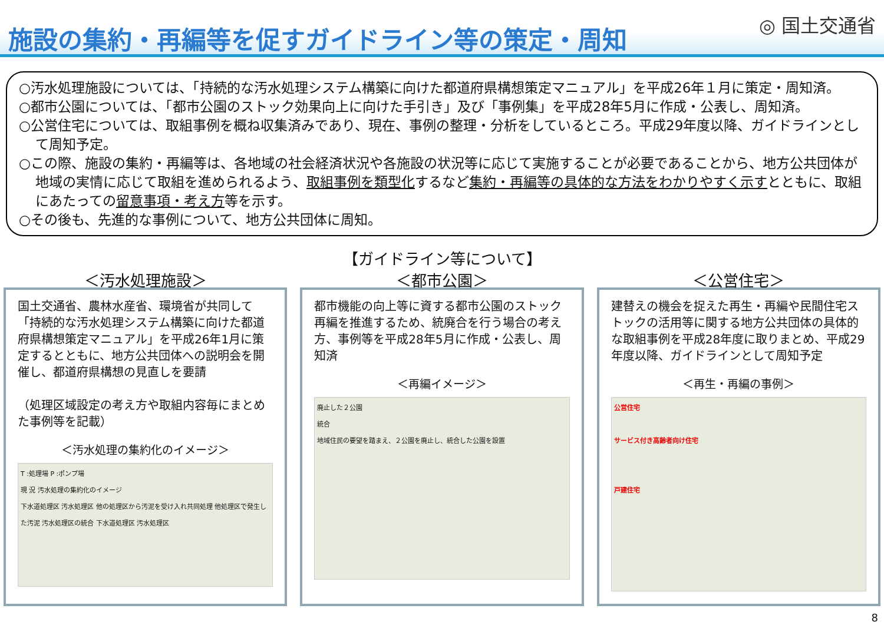施設の集約・再編等を促すガイドライン等の策定・周知
◎ 国土交通省
○汚水処理施設については、「持続的な汚水処理システム構築に向けた都道府県構想策定マニュアル」を平成26年１月に策定・周知済。
○都市公園については、「都市公園のストック効果向上に向けた手引き」及び「事例集」を平成28年5月に作成・公表し、周知済。
○公営住宅については、取組事例を概ね収集済みであり、現在、事例の整理・分析をしているところ。平成29年度以降、ガイドラインとして周知予定。
○この際、施設の集約・再編等は、各地域の社会経済状況や各施設の状況等に応じて実施することが必要であることから、地方公共団体が地域の実情に応じて取組を進められるよう、取組事例を類型化するなど集約・再編等の具体的な方法をわかりやすく示すとともに、取組にあたっての留意事項・考え方等を示す。
○その後も、先進的な事例について、地方公共団体に周知。
【ガイドライン等について】
＜汚水処理施設＞
国土交通省、農林水産省、環境省が共同して「持続的な汚水処理システム構築に向けた都道府県構想策定マニュアル」を平成26年1月に策定するとともに、地方公共団体への説明会を開催し、都道府県構想の見直しを要請
（処理区域設定の考え方や取組内容毎にまとめた事例等を記載）
＜汚水処理の集約化のイメージ＞
T :処理場 P :ポンプ場
現 況 汚水処理の集約化のイメージ
下水道処理区 汚水処理区 他の処理区から汚泥を受け入れ共同処理 他処理区で発生した汚泥 汚水処理区の統合 下水道処理区 汚水処理区
＜都市公園＞
都市機能の向上等に資する都市公園のストック再編を推進するため、統廃合を行う場合の考え方、事例等を平成28年5月に作成・公表し、周知済
＜再編イメージ＞
廃止した２公園
統合
地域住民の要望を踏まえ、２公園を廃止し、統合した公園を設置
＜公営住宅＞
建替えの機会を捉えた再生・再編や民間住宅ストックの活用等に関する地方公共団体の具体的な取組事例を平成28年度に取りまとめ、平成29年度以降、ガイドラインとして周知予定
＜再生・再編の事例＞
公営住宅
サービス付き高齢者向け住宅
戸建住宅
8